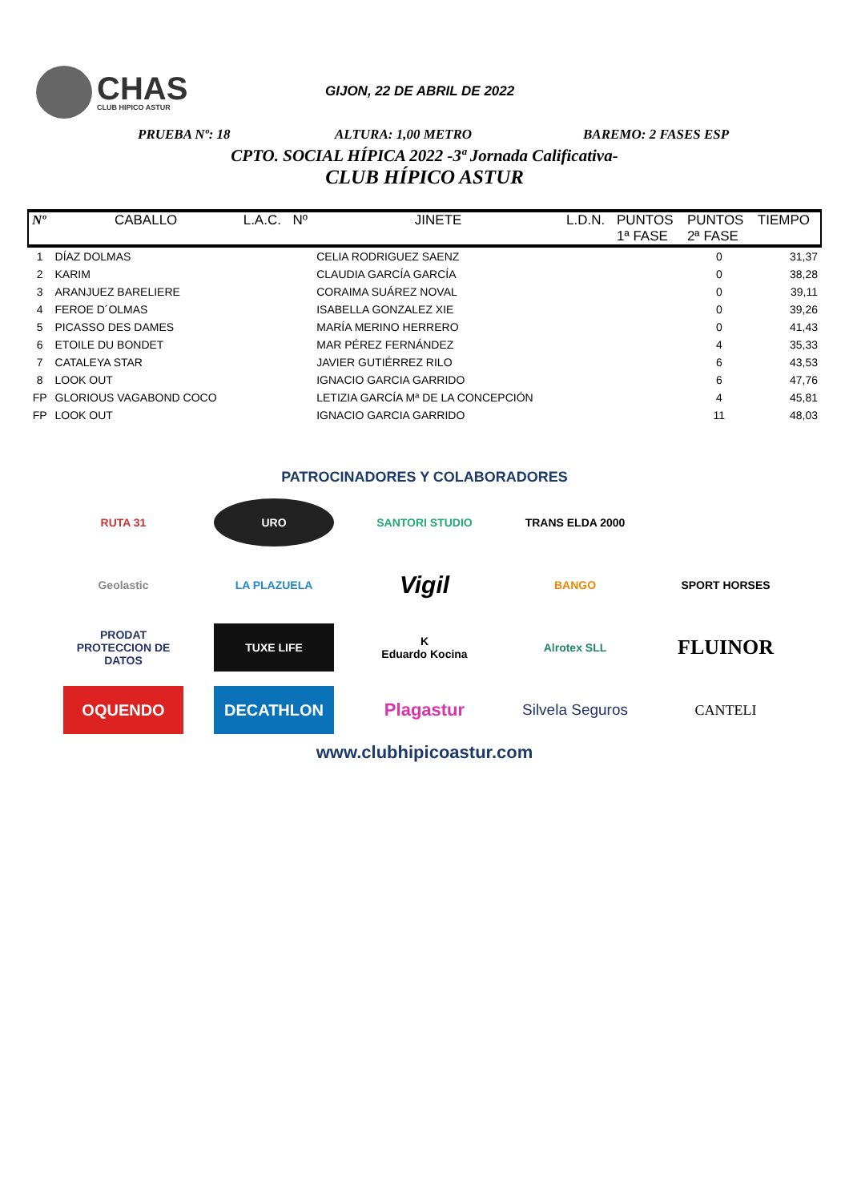CHAS
CLUB HIPICO ASTUR
GIJON, 22 DE ABRIL DE 2022
PRUEBA Nº: 18 ALTURA: 1,00 METRO BAREMO: 2 FASES ESP
CPTO. SOCIAL HÍPICA 2022 -3ª Jornada Calificativa-
CLUB HÍPICO ASTUR
| Nº | CABALLO | L.A.C. | Nº | JINETE | L.D.N. | PUNTOS 1ª FASE | PUNTOS 2ª FASE | TIEMPO |
| --- | --- | --- | --- | --- | --- | --- | --- | --- |
| 1 | DÍAZ DOLMAS | | | CELIA RODRIGUEZ SAENZ | | | 0 | 31,37 |
| 2 | KARIM | | | CLAUDIA GARCÍA GARCÍA | | | 0 | 38,28 |
| 3 | ARANJUEZ BARELIERE | | | CORAIMA SUÁREZ NOVAL | | | 0 | 39,11 |
| 4 | FEROE D´OLMAS | | | ISABELLA GONZALEZ XIE | | | 0 | 39,26 |
| 5 | PICASSO DES DAMES | | | MARÍA MERINO HERRERO | | | 0 | 41,43 |
| 6 | ETOILE DU BONDET | | | MAR PÉREZ FERNÁNDEZ | | | 4 | 35,33 |
| 7 | CATALEYA STAR | | | JAVIER GUTIÉRREZ RILO | | | 6 | 43,53 |
| 8 | LOOK OUT | | | IGNACIO GARCIA GARRIDO | | | 6 | 47,76 |
| FP | GLORIOUS VAGABOND COCO | | | LETIZIA GARCÍA Mª DE LA CONCEPCIÓN | | | 4 | 45,81 |
| FP | LOOK OUT | | | IGNACIO GARCIA GARRIDO | | | 11 | 48,03 |
PATROCINADORES Y COLABORADORES
RUTA 31
URO
SANTORI STUDIO
TRANS ELDA 2000
Geolastic
LA PLAZUELA
Vigil
BANGO
SPORT HORSES
PRODAT
PROTECCION DE DATOS
TUXE LIFE
K
Eduardo Kocina
Alrotex SLL
FLUINOR
OQUENDO
DECATHLON
Plagastur
Silvela Seguros
CANTELI
www.clubhipicoastur.com